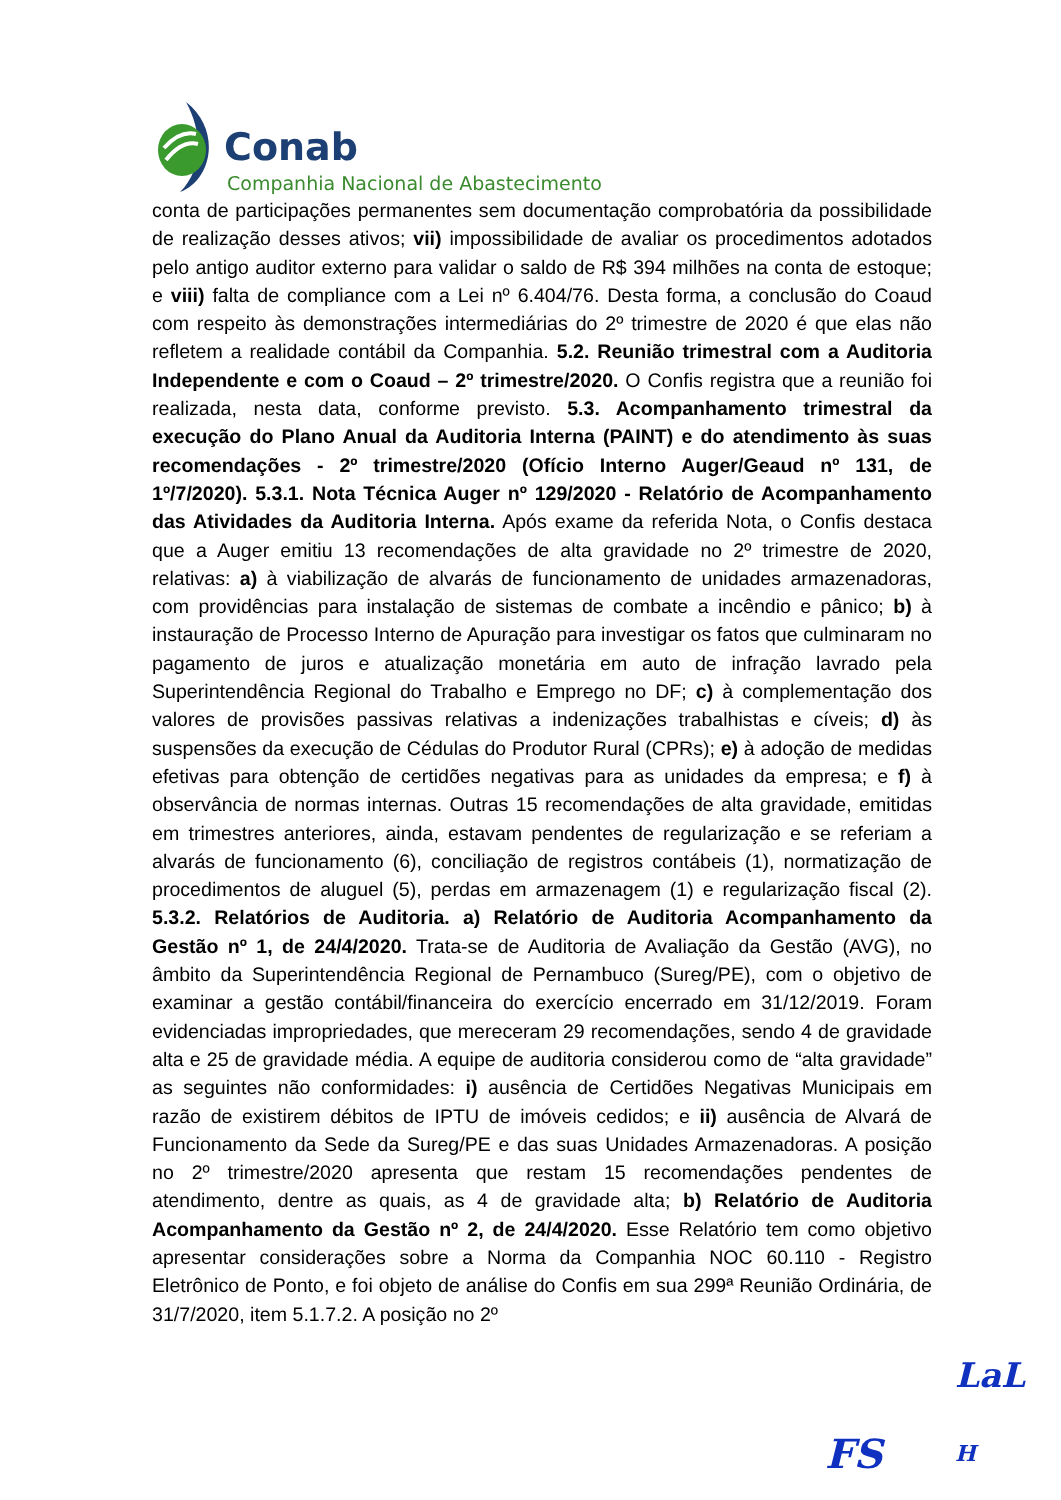Conab
Companhia Nacional de Abastecimento
conta de participações permanentes sem documentação comprobatória da possibilidade de realização desses ativos; vii) impossibilidade de avaliar os procedimentos adotados pelo antigo auditor externo para validar o saldo de R$ 394 milhões na conta de estoque; e viii) falta de compliance com a Lei nº 6.404/76. Desta forma, a conclusão do Coaud com respeito às demonstrações intermediárias do 2º trimestre de 2020 é que elas não refletem a realidade contábil da Companhia. 5.2. Reunião trimestral com a Auditoria Independente e com o Coaud – 2º trimestre/2020. O Confis registra que a reunião foi realizada, nesta data, conforme previsto. 5.3. Acompanhamento trimestral da execução do Plano Anual da Auditoria Interna (PAINT) e do atendimento às suas recomendações - 2º trimestre/2020 (Ofício Interno Auger/Geaud nº 131, de 1º/7/2020). 5.3.1. Nota Técnica Auger nº 129/2020 - Relatório de Acompanhamento das Atividades da Auditoria Interna. Após exame da referida Nota, o Confis destaca que a Auger emitiu 13 recomendações de alta gravidade no 2º trimestre de 2020, relativas: a) à viabilização de alvarás de funcionamento de unidades armazenadoras, com providências para instalação de sistemas de combate a incêndio e pânico; b) à instauração de Processo Interno de Apuração para investigar os fatos que culminaram no pagamento de juros e atualização monetária em auto de infração lavrado pela Superintendência Regional do Trabalho e Emprego no DF; c) à complementação dos valores de provisões passivas relativas a indenizações trabalhistas e cíveis; d) às suspensões da execução de Cédulas do Produtor Rural (CPRs); e) à adoção de medidas efetivas para obtenção de certidões negativas para as unidades da empresa; e f) à observância de normas internas. Outras 15 recomendações de alta gravidade, emitidas em trimestres anteriores, ainda, estavam pendentes de regularização e se referiam a alvarás de funcionamento (6), conciliação de registros contábeis (1), normatização de procedimentos de aluguel (5), perdas em armazenagem (1) e regularização fiscal (2). 5.3.2. Relatórios de Auditoria. a) Relatório de Auditoria Acompanhamento da Gestão nº 1, de 24/4/2020. Trata-se de Auditoria de Avaliação da Gestão (AVG), no âmbito da Superintendência Regional de Pernambuco (Sureg/PE), com o objetivo de examinar a gestão contábil/financeira do exercício encerrado em 31/12/2019. Foram evidenciadas impropriedades, que mereceram 29 recomendações, sendo 4 de gravidade alta e 25 de gravidade média. A equipe de auditoria considerou como de “alta gravidade” as seguintes não conformidades: i) ausência de Certidões Negativas Municipais em razão de existirem débitos de IPTU de imóveis cedidos; e ii) ausência de Alvará de Funcionamento da Sede da Sureg/PE e das suas Unidades Armazenadoras. A posição no 2º trimestre/2020 apresenta que restam 15 recomendações pendentes de atendimento, dentre as quais, as 4 de gravidade alta; b) Relatório de Auditoria Acompanhamento da Gestão nº 2, de 24/4/2020. Esse Relatório tem como objetivo apresentar considerações sobre a Norma da Companhia NOC 60.110 - Registro Eletrônico de Ponto, e foi objeto de análise do Confis em sua 299ª Reunião Ordinária, de 31/7/2020, item 5.1.7.2. A posição no 2º
LaL
FS H